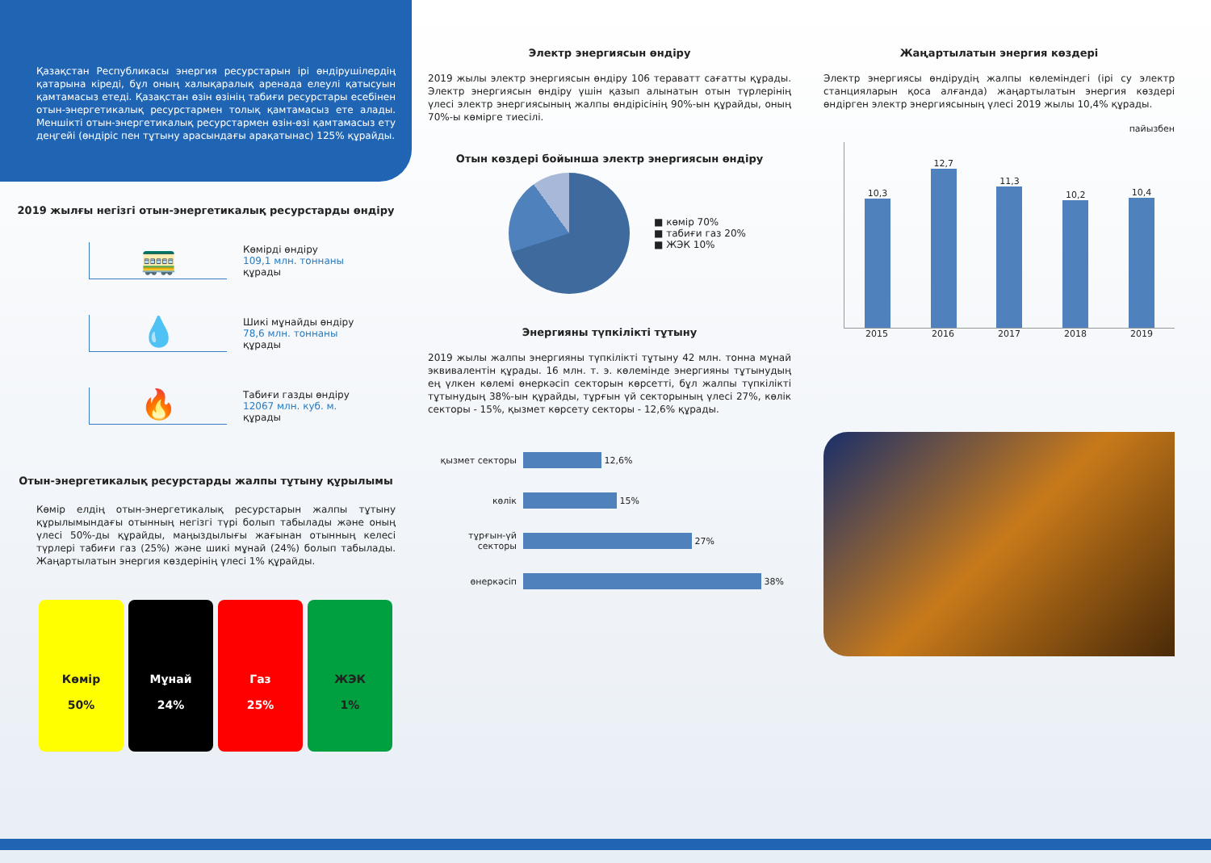Қазақстан Республикасы энергия ресурстарын ірі өндірушілердің қатарына кіреді, бұл оның халықаралық аренада елеулі қатысуын қамтамасыз етеді. Қазақстан өзін өзінің табиғи ресурстары есебінен отын-энергетикалық ресурстармен толық қамтамасыз ете алады. Меншікті отын-энергетикалық ресурстармен өзін-өзі қамтамасыз ету деңгейі (өндіріс пен тұтыну арасындағы арақатынас) 125% құрайды.
2019 жылғы негізгі отын-энергетикалық ресурстарды өндіру
🚃
Көмірді өндіру
109,1 млн. тоннаны
құрады
💧
Шикі мұнайды өндіру
78,6 млн. тоннаны
құрады
🔥
Табиғи газды өндіру
12067 млн. куб. м.
құрады
Отын-энергетикалық ресурстарды жалпы тұтыну құрылымы
Көмір елдің отын-энергетикалық ресурстарын жалпы тұтыну құрылымындағы отынның негізгі түрі болып табылады және оның үлесі 50%-ды құрайды, маңыздылығы жағынан отынның келесі түрлері табиғи газ (25%) және шикі мұнай (24%) болып табылады. Жаңартылатын энергия көздерінің үлесі 1% құрайды.
Көмір
50%
Мұнай
24%
Газ
25%
ЖЭК
1%
Электр энергиясын өндіру
2019 жылы электр энергиясын өндіру 106 тераватт сағатты құрады. Электр энергиясын өндіру үшін қазып алынатын отын түрлерінің үлесі электр энергиясының жалпы өндірісінің 90%-ын құрайды, оның 70%-ы көмірге тиесілі.
Отын көздері бойынша электр энергиясын өндіру
■ көмір 70%
■ табиғи газ 20%
■ ЖЭК 10%
Энергияны түпкілікті тұтыну
2019 жылы жалпы энергияны түпкілікті тұтыну 42 млн. тонна мұнай эквивалентін құрады. 16 млн. т. э. көлемінде энергияны тұтынудың ең үлкен көлемі өнеркәсіп секторын көрсетті, бұл жалпы түпкілікті тұтынудың 38%-ын құрайды, тұрғын үй секторының үлесі 27%, көлік секторы - 15%, қызмет көрсету секторы - 12,6% құрады.
қызмет секторы
12,6%
көлік
15%
тұрғын-үй секторы
27%
өнеркәсіп
38%
Жаңартылатын энергия көздері
Электр энергиясы өндірудің жалпы көлеміндегі (ірі су электр станцияларын қоса алғанда) жаңартылатын энергия көздері өндірген электр энергиясының үлесі 2019 жылы 10,4% құрады.
пайызбен
10,3
12,7
11,3
10,2
10,4
2015 2016 2017 2018 2019